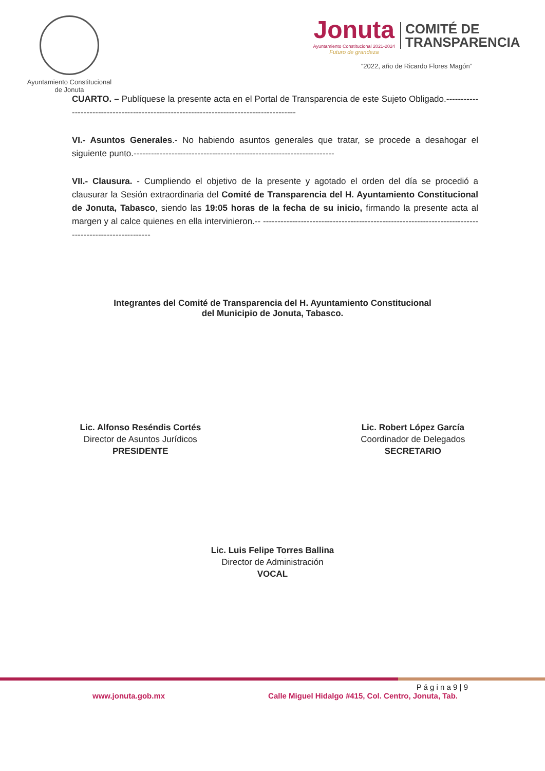Ayuntamiento Constitucional
de Jonuta
Jonuta
Ayuntamiento Constitucional 2021-2024
Futuro de grandeza
COMITÉ DE
TRANSPARENCIA
“2022, año de Ricardo Flores Magón”
CUARTO. – Publíquese la presente acta en el Portal de Transparencia de este Sujeto Obligado.----------------------------------------------------------------------------------------
VI.- Asuntos Generales.- No habiendo asuntos generales que tratar, se procede a desahogar el siguiente punto.---------------------------------------------------------------------
VII.- Clausura. - Cumpliendo el objetivo de la presente y agotado el orden del día se procedió a clausurar la Sesión extraordinaria del Comité de Transparencia del H. Ayuntamiento Constitucional de Jonuta, Tabasco, siendo las 19:05 horas de la fecha de su inicio, firmando la presente acta al margen y al calce quienes en ella intervinieron.-- -----------------------------------------------------------------------------------------------------
Integrantes del Comité de Transparencia del H. Ayuntamiento Constitucional
del Municipio de Jonuta, Tabasco.
Lic. Alfonso Reséndis Cortés
Director de Asuntos Jurídicos
PRESIDENTE
Lic. Robert López García
Coordinador de Delegados
SECRETARIO
Lic. Luis Felipe Torres Ballina
Director de Administración
VOCAL
P á g i n a 9 | 9
www.jonuta.gob.mx Calle Miguel Hidalgo #415, Col. Centro, Jonuta, Tab.